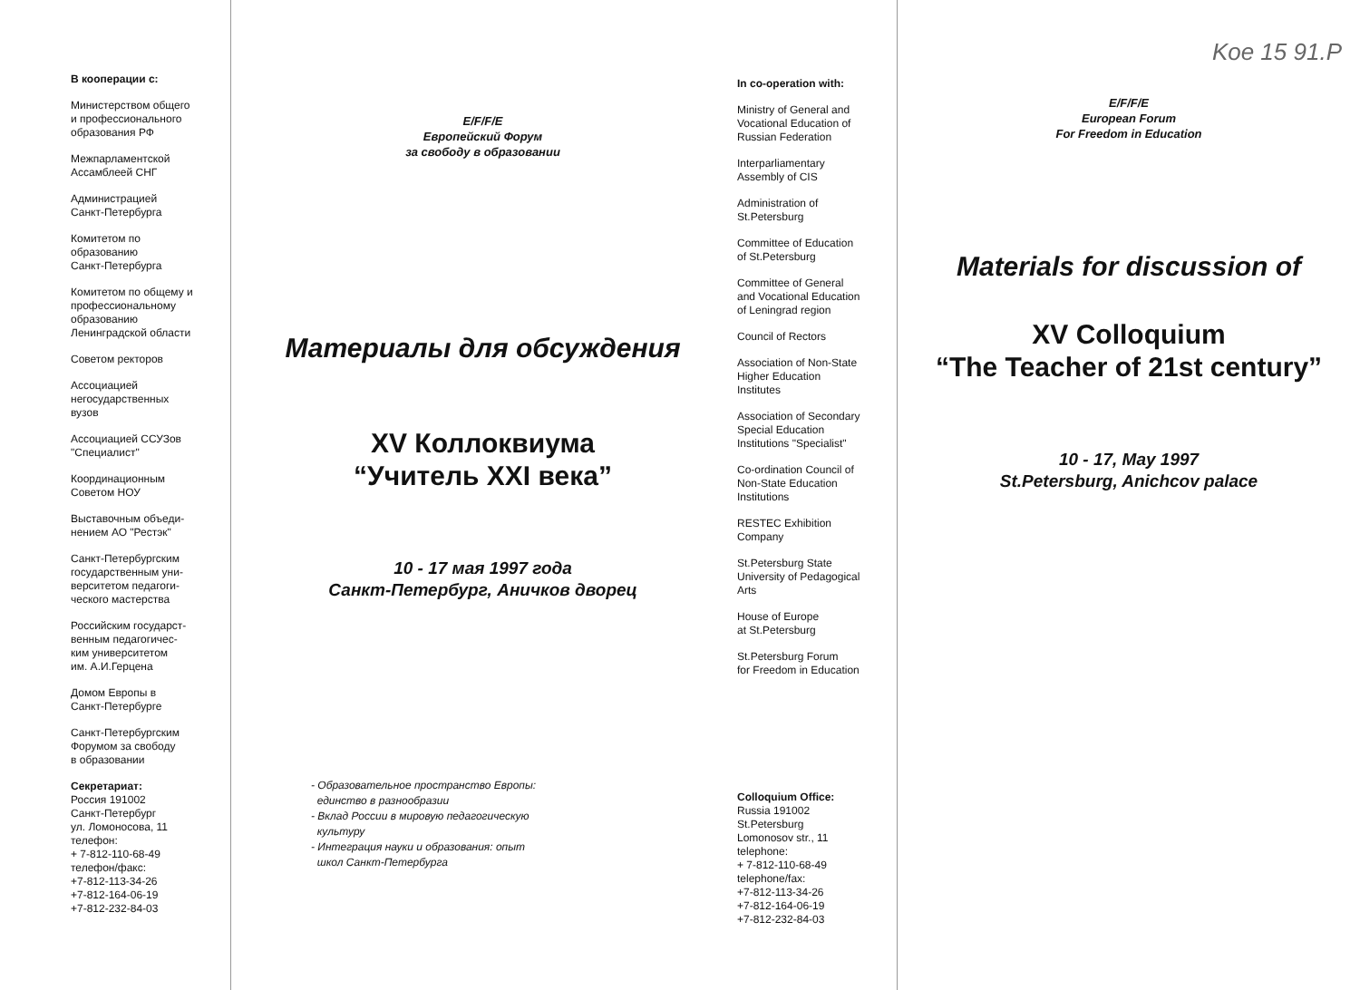В кооперации с:
Министерством общего
и профессионального
образования РФ
Межпарламентской
Ассамблеей СНГ
Администрацией
Санкт-Петербурга
Комитетом по
образованию
Санкт-Петербурга
Комитетом по общему и
профессиональному
образованию
Ленинградской области
Советом ректоров
Ассоциацией
негосударственных
вузов
Ассоциацией ССУЗов
"Специалист"
Координационным
Советом НОУ
Выставочным объеди-
нением АО "Рестэк"
Санкт-Петербургским
государственным уни-
верситетом педагоги-
ческого мастерства
Российским государст-
венным педагогичес-
ким университетом
им. А.И.Герцена
Домом Европы в
Санкт-Петербурге
Санкт-Петербургским
Форумом за свободу
в образовании
Секретариат:
Россия 191002
Санкт-Петербург
ул. Ломоносова, 11
телефон:
+ 7-812-110-68-49
телефон/факс:
+7-812-113-34-26
+7-812-164-06-19
+7-812-232-84-03
E/F/F/E
Европейский Форум
за свободу в образовании
Материалы для обсуждения
XV Коллоквиума
“Учитель XXI века”
10 - 17 мая 1997 года
Санкт-Петербург, Аничков дворец
- Образовательное пространство Европы:
единство в разнообразии
- Вклад России в мировую педагогическую
культуру
- Интеграция науки и образования: опыт
школ Санкт-Петербурга
In co-operation with:
Ministry of General and
Vocational Education of
Russian Federation
Interparliamentary
Assembly of CIS
Administration of
St.Petersburg
Committee of Education
of St.Petersburg
Committee of General
and Vocational Education
of Leningrad region
Council of Rectors
Association of Non-State
Higher Education
Institutes
Association of Secondary
Special Education
Institutions "Specialist"
Co-ordination Council of
Non-State Education
Institutions
RESTEC Exhibition
Company
St.Petersburg State
University of Pedagogical
Arts
House of Europe
at St.Petersburg
St.Petersburg Forum
for Freedom in Education
Colloquium Office:
Russia 191002
St.Petersburg
Lomonosov str., 11
telephone:
+ 7-812-110-68-49
telephone/fax:
+7-812-113-34-26
+7-812-164-06-19
+7-812-232-84-03
Koe 15 91.P
E/F/F/E
European Forum
For Freedom in Education
Materials for discussion of
XV Colloquium
“The Teacher of 21st century”
10 - 17, May 1997
St.Petersburg, Anichcov palace